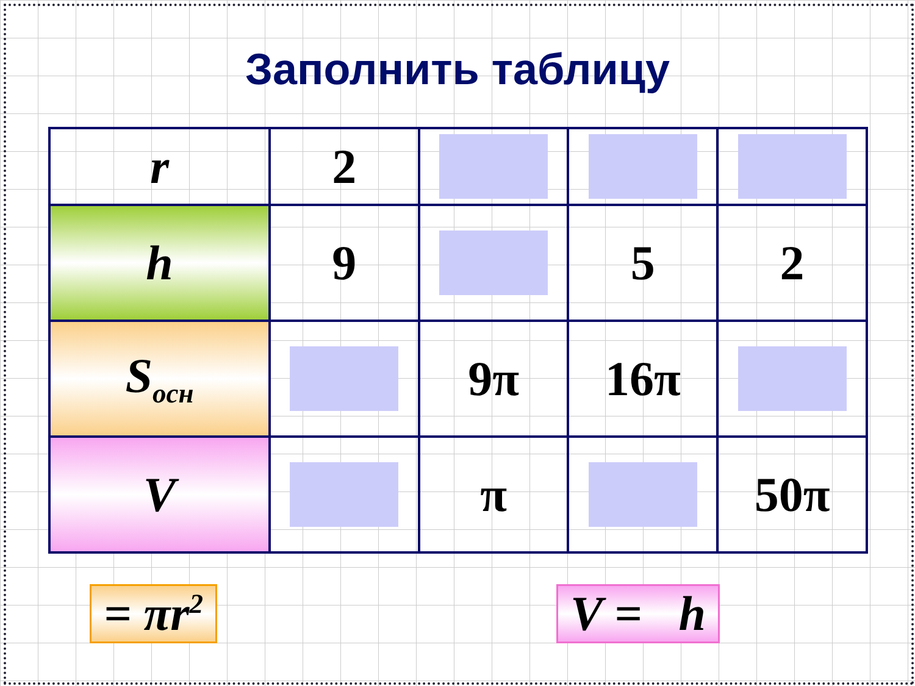Заполнить таблицу
| r | 2 | | | |
| h | 9 | | 5 | 2 |
| S<sub>осн</sub> | | 9π | 16π | |
| V | | π | | 50π |
= πr<sup>2</sup>
V = h